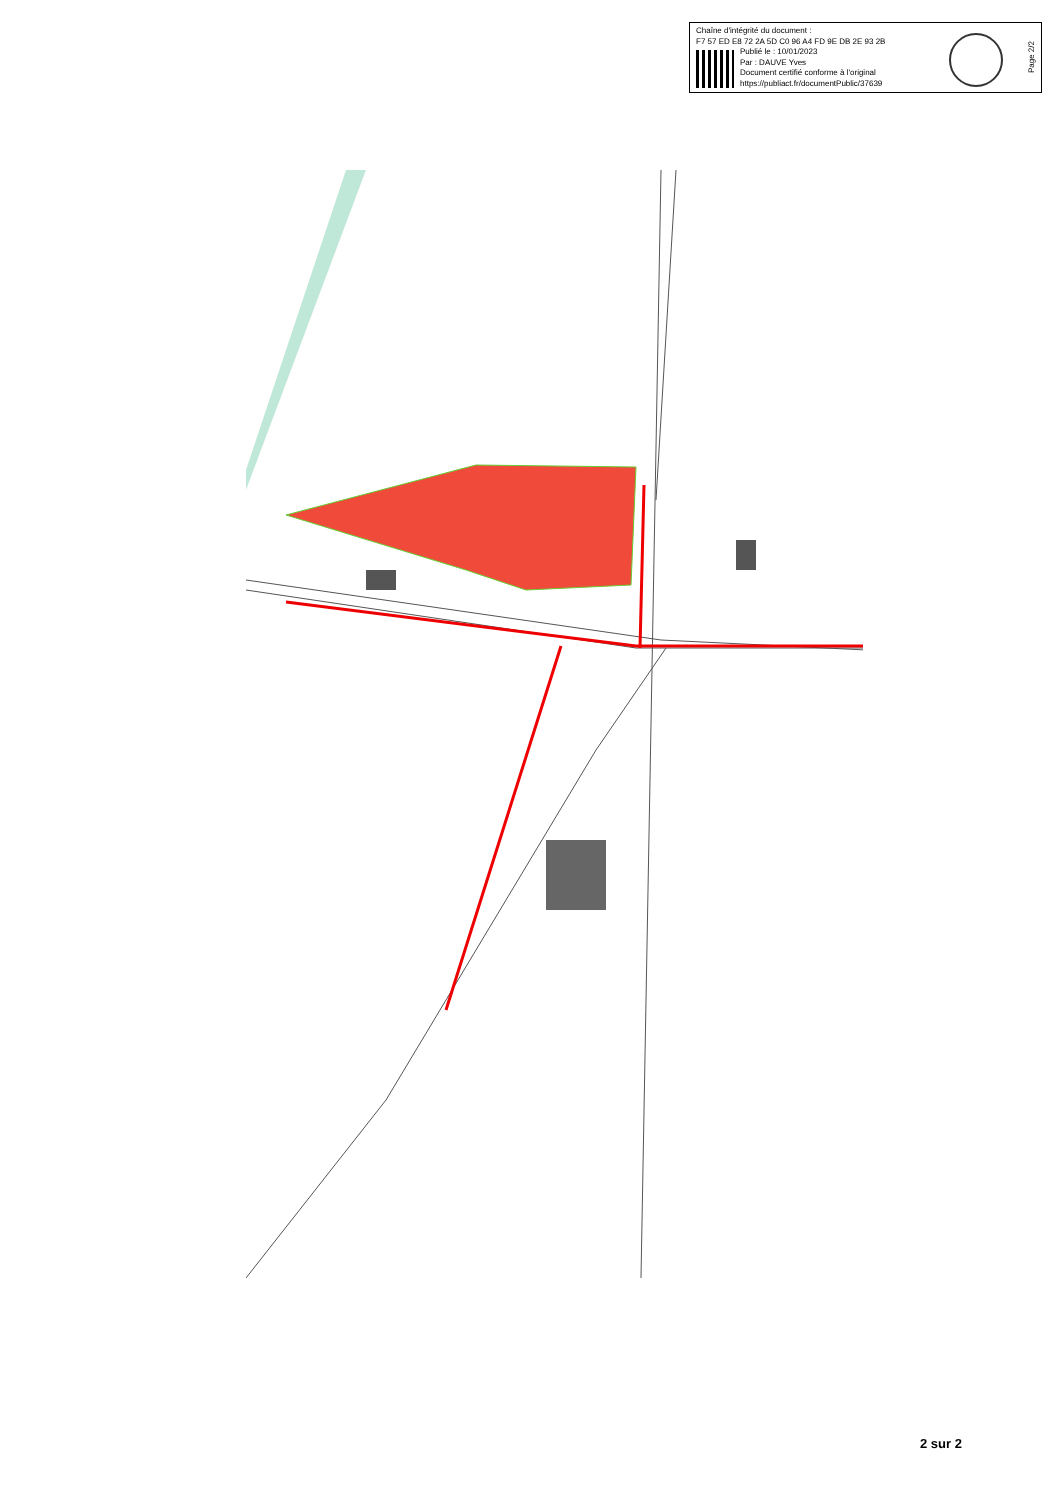Chaîne d'intégrité du document :
F7 57 ED E8 72 2A 5D C0 96 A4 FD 9E DB 2E 93 2B
Publié le : 10/01/2023
Par : DAUVE Yves
Document certifié conforme à l'original
https://publiact.fr/documentPublic/37639
Page 2/2
2 sur 2